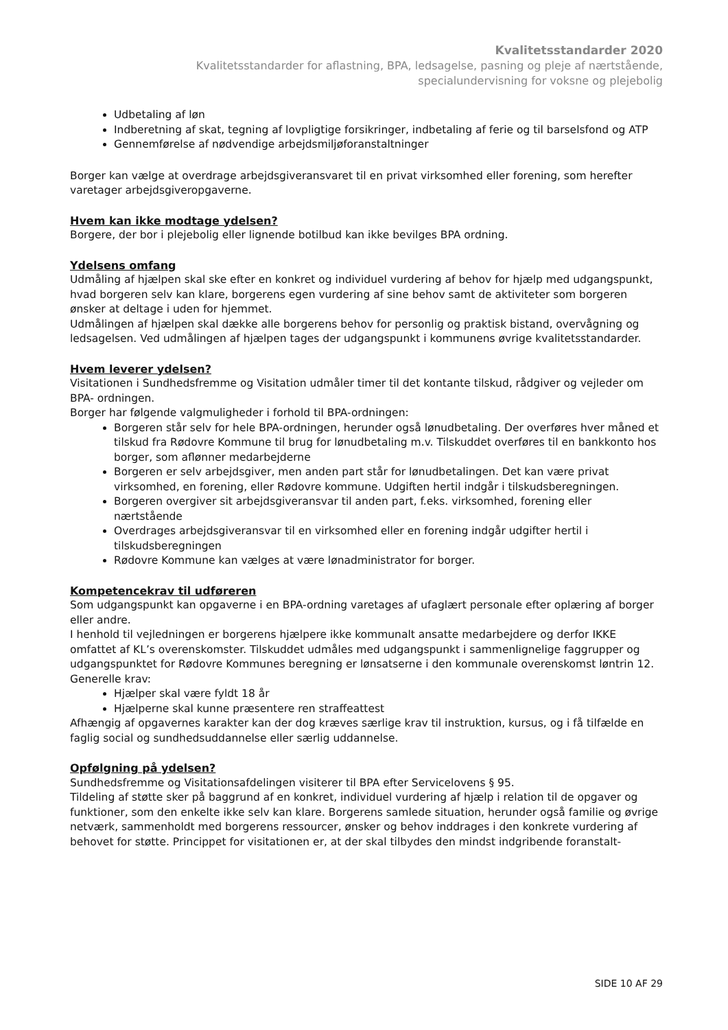Kvalitetsstandarder 2020
Kvalitetsstandarder for aflastning, BPA, ledsagelse, pasning og pleje af nærtstående,
specialundervisning for voksne og plejebolig
Udbetaling af løn
Indberetning af skat, tegning af lovpligtige forsikringer, indbetaling af ferie og til barselsfond og ATP
Gennemførelse af nødvendige arbejdsmiljøforanstaltninger
Borger kan vælge at overdrage arbejdsgiveransvaret til en privat virksomhed eller forening, som herefter varetager arbejdsgiveropgaverne.
Hvem kan ikke modtage ydelsen?
Borgere, der bor i plejebolig eller lignende botilbud kan ikke bevilges BPA ordning.
Ydelsens omfang
Udmåling af hjælpen skal ske efter en konkret og individuel vurdering af behov for hjælp med udgangspunkt, hvad borgeren selv kan klare, borgerens egen vurdering af sine behov samt de aktiviteter som borgeren ønsker at deltage i uden for hjemmet.
Udmålingen af hjælpen skal dække alle borgerens behov for personlig og praktisk bistand, overvågning og ledsagelsen. Ved udmålingen af hjælpen tages der udgangspunkt i kommunens øvrige kvalitetsstandarder.
Hvem leverer ydelsen?
Visitationen i Sundhedsfremme og Visitation udmåler timer til det kontante tilskud, rådgiver og vejleder om BPA- ordningen.
Borger har følgende valgmuligheder i forhold til BPA-ordningen:
Borgeren står selv for hele BPA-ordningen, herunder også lønudbetaling. Der overføres hver måned et tilskud fra Rødovre Kommune til brug for lønudbetaling m.v. Tilskuddet overføres til en bankkonto hos borger, som aflønner medarbejderne
Borgeren er selv arbejdsgiver, men anden part står for lønudbetalingen. Det kan være privat virksomhed, en forening, eller Rødovre kommune. Udgiften hertil indgår i tilskudsberegningen.
Borgeren overgiver sit arbejdsgiveransvar til anden part, f.eks. virksomhed, forening eller nærtstående
Overdrages arbejdsgiveransvar til en virksomhed eller en forening indgår udgifter hertil i tilskudsberegningen
Rødovre Kommune kan vælges at være lønadministrator for borger.
Kompetencekrav til udføreren
Som udgangspunkt kan opgaverne i en BPA-ordning varetages af ufaglært personale efter oplæring af borger eller andre.
I henhold til vejledningen er borgerens hjælpere ikke kommunalt ansatte medarbejdere og derfor IKKE omfattet af KL’s overenskomster. Tilskuddet udmåles med udgangspunkt i sammenlignelige faggrupper og udgangspunktet for Rødovre Kommunes beregning er lønsatserne i den kommunale overenskomst løntrin 12.
Generelle krav:
Hjælper skal være fyldt 18 år
Hjælperne skal kunne præsentere ren straffeattest
Afhængig af opgavernes karakter kan der dog kræves særlige krav til instruktion, kursus, og i få tilfælde en faglig social og sundhedsuddannelse eller særlig uddannelse.
Opfølgning på ydelsen?
Sundhedsfremme og Visitationsafdelingen visiterer til BPA efter Servicelovens § 95.
Tildeling af støtte sker på baggrund af en konkret, individuel vurdering af hjælp i relation til de opgaver og funktioner, som den enkelte ikke selv kan klare. Borgerens samlede situation, herunder også familie og øvrige netværk, sammenholdt med borgerens ressourcer, ønsker og behov inddrages i den konkrete vurdering af behovet for støtte. Princippet for visitationen er, at der skal tilbydes den mindst indgribende foranstalt-
SIDE 10 AF 29